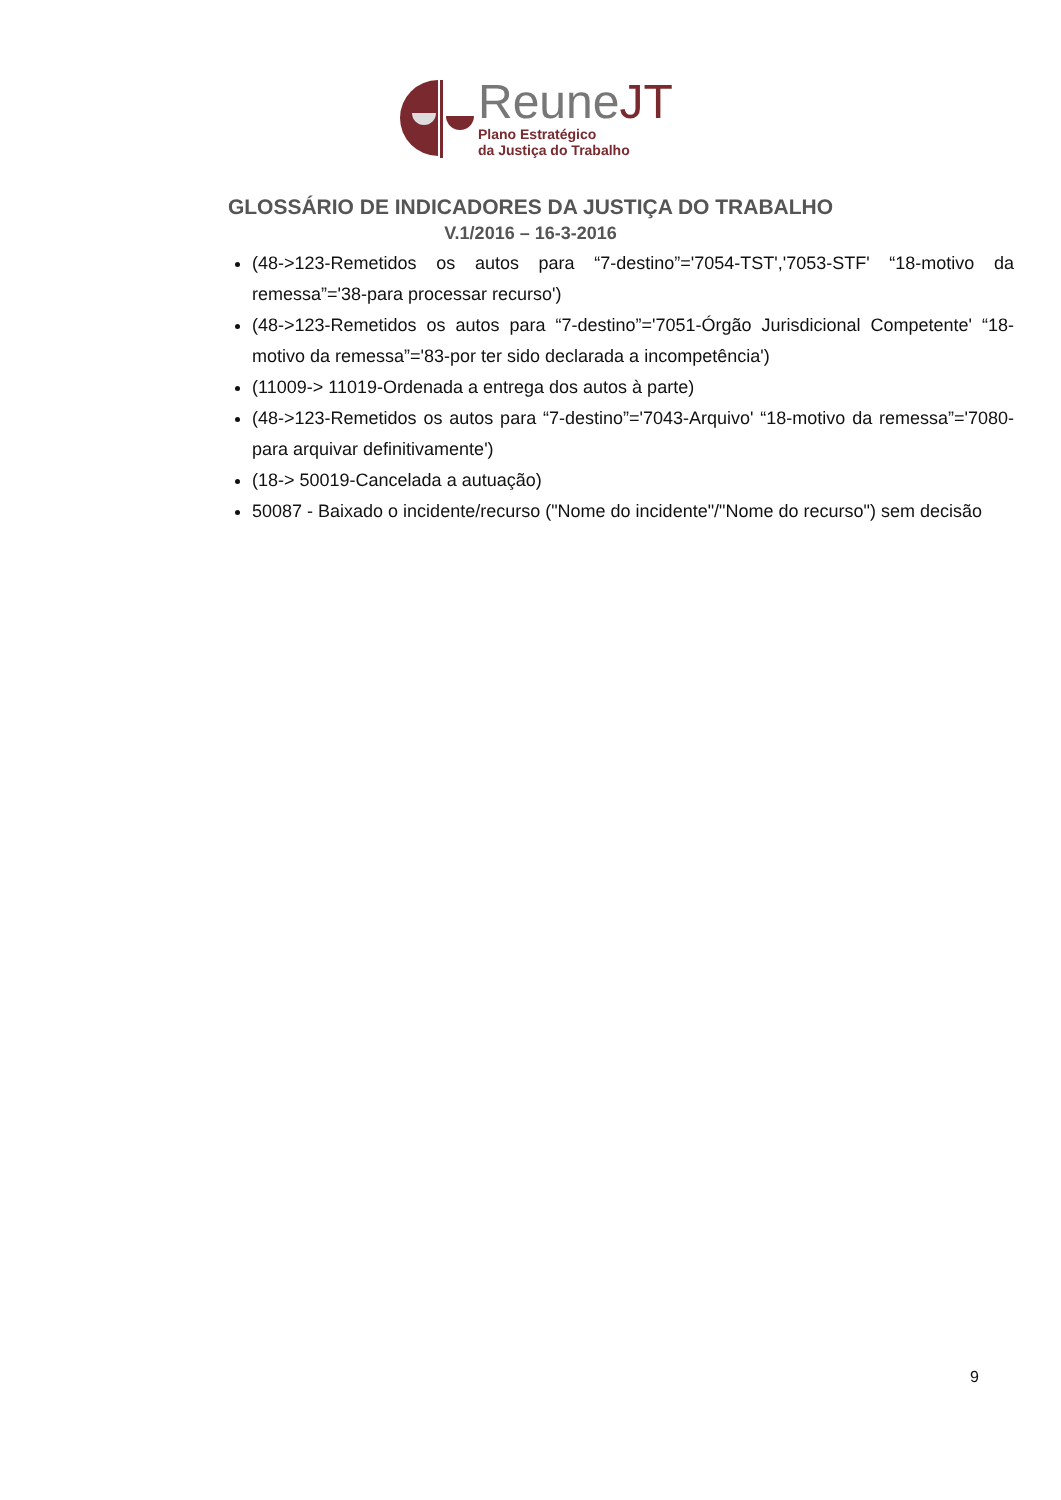ReuneJT
Plano Estratégico
da Justiça do Trabalho
GLOSSÁRIO DE INDICADORES DA JUSTIÇA DO TRABALHO
V.1/2016 – 16-3-2016
(48->123-Remetidos os autos para “7-destino”='7054-TST','7053-STF' “18-motivo da remessa”='38-para processar recurso')
(48->123-Remetidos os autos para “7-destino”='7051-Órgão Jurisdicional Competente' “18-motivo da remessa”='83-por ter sido declarada a incompetência')
(11009-> 11019-Ordenada a entrega dos autos à parte)
(48->123-Remetidos os autos para “7-destino”='7043-Arquivo' “18-motivo da remessa”='7080-para arquivar definitivamente')
(18-> 50019-Cancelada a autuação)
50087 - Baixado o incidente/recurso ("Nome do incidente"/"Nome do recurso") sem decisão
9